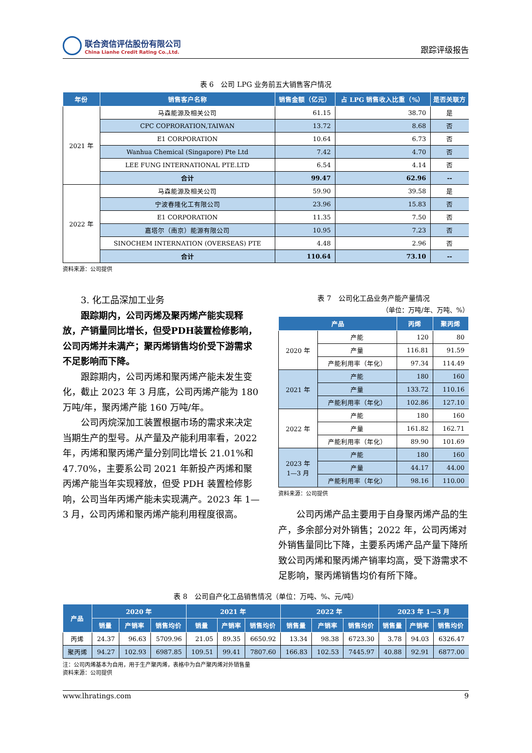联合资信评估股份有限公司
China Lianhe Credit Rating Co.,Ltd.
跟踪评级报告
表 6　公司 LPG 业务前五大销售客户情况
| 年份 | 销售客户名称 | 销售金额（亿元） | 占 LPG 销售收入比重（%） | 是否关联方 |
| --- | --- | --- | --- | --- |
| 2021 年 | 马森能源及相关公司 | 61.15 | 38.70 | 是 |
| | CPC COPRORATION,TAIWAN | 13.72 | 8.68 | 否 |
| | E1 CORPORATION | 10.64 | 6.73 | 否 |
| | Wanhua Chemical (Singapore) Pte Ltd | 7.42 | 4.70 | 否 |
| | LEE FUNG INTERNATIONAL PTE.LTD | 6.54 | 4.14 | 否 |
| | 合计 | 99.47 | 62.96 | -- |
| 2022 年 | 马森能源及相关公司 | 59.90 | 39.58 | 是 |
| | 宁波春隆化工有限公司 | 23.96 | 15.83 | 否 |
| | E1 CORPORATION | 11.35 | 7.50 | 否 |
| | 嘉塔尔（南京）能源有限公司 | 10.95 | 7.23 | 否 |
| | SINOCHEM INTERNATION (OVERSEAS) PTE | 4.48 | 2.96 | 否 |
| | 合计 | 110.64 | 73.10 | -- |
资料来源：公司提供
3. 化工品深加工业务
跟踪期内，公司丙烯及聚丙烯产能实现释放，产销量同比增长，但受PDH装置检修影响，公司丙烯并未满产；聚丙烯销售均价受下游需求不足影响而下降。
跟踪期内，公司丙烯和聚丙烯产能未发生变化，截止 2023 年 3 月底，公司丙烯产能为 180 万吨/年，聚丙烯产能 160 万吨/年。
公司丙烷深加工装置根据市场的需求来决定当期生产的型号。从产量及产能利用率看，2022 年，丙烯和聚丙烯产量分别同比增长 21.01%和 47.70%，主要系公司 2021 年新投产丙烯和聚丙烯产能当年实现释放，但受 PDH 装置检修影响，公司当年丙烯产能未实现满产。2023 年 1—3 月，公司丙烯和聚丙烯产能利用程度很高。
表 7　公司化工品业务产能产量情况
（单位：万吨/年、万吨、%）
| 产品 | | 丙烯 | 聚丙烯 |
| --- | --- | --- | --- |
| 2020 年 | 产能 | 120 | 80 |
| | 产量 | 116.81 | 91.59 |
| | 产能利用率（年化） | 97.34 | 114.49 |
| 2021 年 | 产能 | 180 | 160 |
| | 产量 | 133.72 | 110.16 |
| | 产能利用率（年化） | 102.86 | 127.10 |
| 2022 年 | 产能 | 180 | 160 |
| | 产量 | 161.82 | 162.71 |
| | 产能利用率（年化） | 89.90 | 101.69 |
| 2023 年 1—3 月 | 产能 | 180 | 160 |
| | 产量 | 44.17 | 44.00 |
| | 产能利用率（年化） | 98.16 | 110.00 |
资料来源：公司提供
公司丙烯产品主要用于自身聚丙烯产品的生产，多余部分对外销售；2022 年，公司丙烯对外销售量同比下降，主要系丙烯产品产量下降所致公司丙烯和聚丙烯产销率均高，受下游需求不足影响，聚丙烯销售均价有所下降。
表 8　公司自产化工品销售情况（单位：万吨、%、元/吨）
| 产品 | 2020 年 | | | 2021 年 | | | 2022 年 | | | 2023 年 1—3 月 | | |
| --- | --- | --- | --- | --- | --- | --- | --- | --- | --- | --- | --- | --- |
| | 销量 | 产销率 | 销售均价 | 销量 | 产销率 | 销售均价 | 销售量 | 产销率 | 销售均价 | 销售量 | 产销率 | 销售均价 |
| 丙烯 | 24.37 | 96.63 | 5709.96 | 21.05 | 89.35 | 6650.92 | 13.34 | 98.38 | 6723.30 | 3.78 | 94.03 | 6326.47 |
| 聚丙烯 | 94.27 | 102.93 | 6987.85 | 109.51 | 99.41 | 7807.60 | 166.83 | 102.53 | 7445.97 | 40.88 | 92.91 | 6877.00 |
注：公司丙烯基本为自用，用于生产聚丙烯，表格中为自产聚丙烯对外销售量
资料来源：公司提供
www.lhratings.com 9